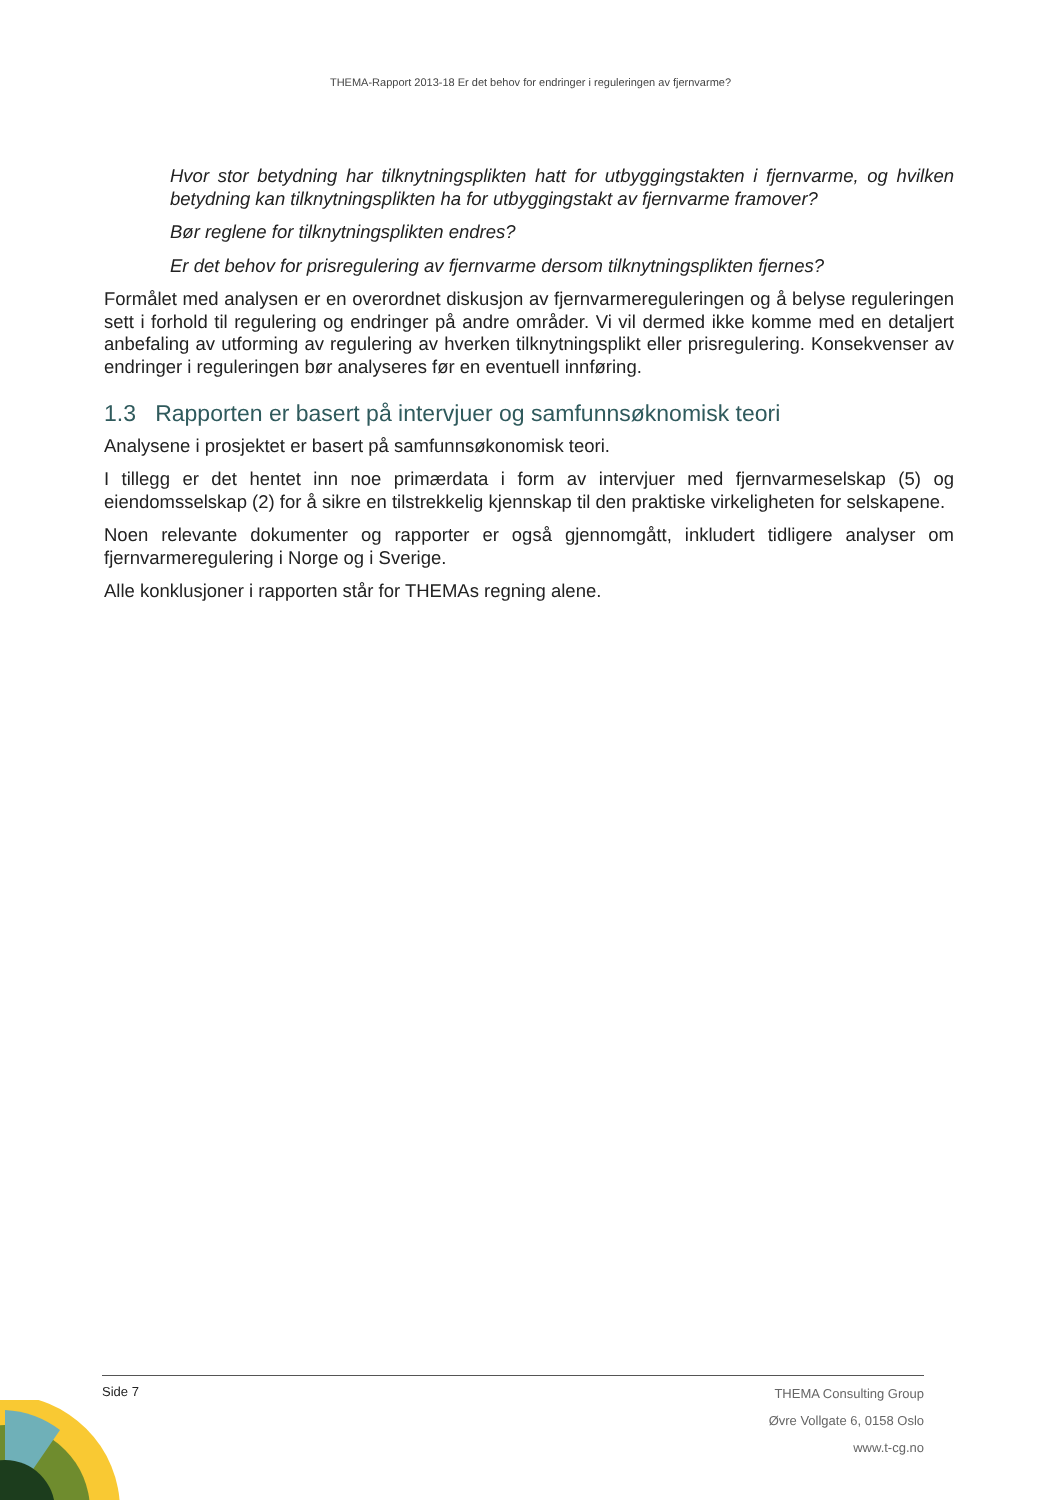THEMA-Rapport 2013-18 Er det behov for endringer i reguleringen av fjernvarme?
Hvor stor betydning har tilknytningsplikten hatt for utbyggingstakten i fjernvarme, og hvilken betydning kan tilknytningsplikten ha for utbyggingstakt av fjernvarme framover?
Bør reglene for tilknytningsplikten endres?
Er det behov for prisregulering av fjernvarme dersom tilknytningsplikten fjernes?
Formålet med analysen er en overordnet diskusjon av fjernvarmereguleringen og å belyse reguleringen sett i forhold til regulering og endringer på andre områder. Vi vil dermed ikke komme med en detaljert anbefaling av utforming av regulering av hverken tilknytningsplikt eller prisregulering. Konsekvenser av endringer i reguleringen bør analyseres før en eventuell innføring.
1.3 Rapporten er basert på intervjuer og samfunnsøknomisk teori
Analysene i prosjektet er basert på samfunnsøkonomisk teori.
I tillegg er det hentet inn noe primærdata i form av intervjuer med fjernvarmeselskap (5) og eiendomsselskap (2) for å sikre en tilstrekkelig kjennskap til den praktiske virkeligheten for selskapene.
Noen relevante dokumenter og rapporter er også gjennomgått, inkludert tidligere analyser om fjernvarmeregulering i Norge og i Sverige.
Alle konklusjoner i rapporten står for THEMAs regning alene.
Side 7
THEMA Consulting Group
Øvre Vollgate 6, 0158 Oslo
www.t-cg.no